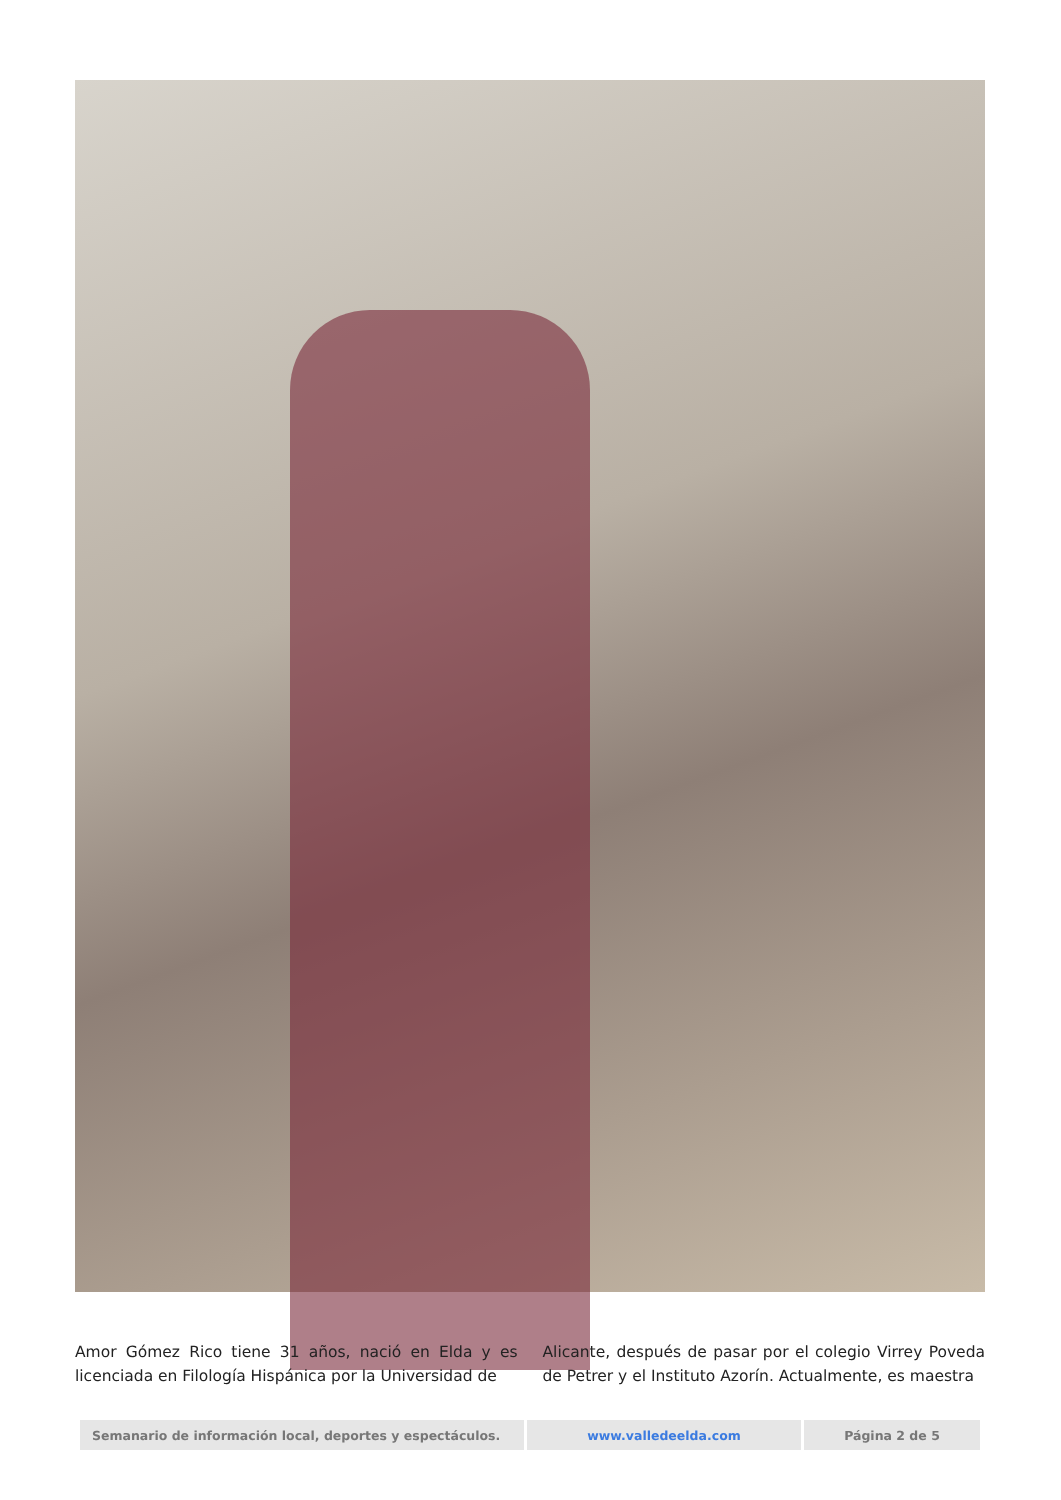Amor Gómez Rico tiene 31 años, nació en Elda y es licenciada en Filología Hispánica por la Universidad de
Alicante, después de pasar por el colegio Virrey Poveda de Petrer y el Instituto Azorín. Actualmente, es maestra
| Semanario de información local, deportes y espectáculos. | www.valledeelda.com | Página 2 de 5 |